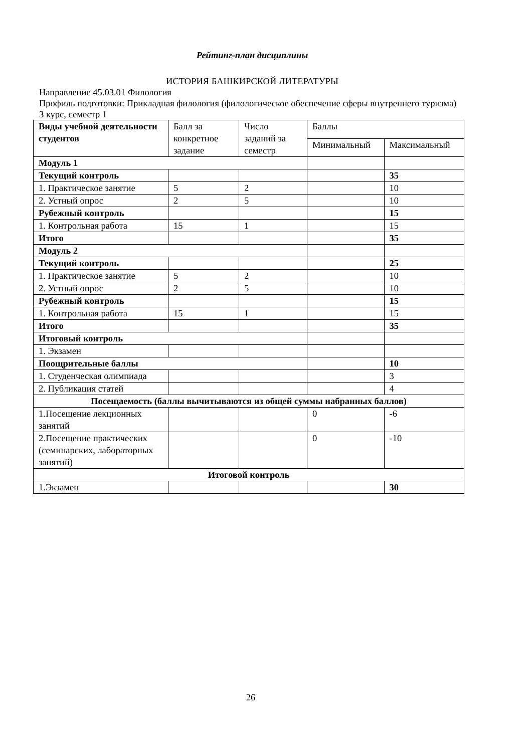Рейтинг-план дисциплины
ИСТОРИЯ БАШКИРСКОЙ ЛИТЕРАТУРЫ
Направление 45.03.01 Филология
Профиль подготовки: Прикладная филология (филологическое обеспечение сферы внутреннего туризма)
3 курс, семестр 1
| Виды учебной деятельности студентов | Балл за конкретное задание | Число заданий за семестр | Баллы | |
| | | | Минимальный | Максимальный |
| Модуль 1 | | | | |
| Текущий контроль | | | | 35 |
| 1. Практическое занятие | 5 | 2 | | 10 |
| 2. Устный опрос | 2 | 5 | | 10 |
| Рубежный контроль | | | | 15 |
| 1. Контрольная работа | 15 | 1 | | 15 |
| Итого | | | | 35 |
| Модуль 2 | | | | |
| Текущий контроль | | | | 25 |
| 1. Практическое занятие | 5 | 2 | | 10 |
| 2. Устный опрос | 2 | 5 | | 10 |
| Рубежный контроль | | | | 15 |
| 1. Контрольная работа | 15 | 1 | | 15 |
| Итого | | | | 35 |
| Итоговый контроль | | | | |
| 1. Экзамен | | | | |
| Поощрительные баллы | | | | 10 |
| 1. Студенческая олимпиада | | | | 3 |
| 2. Публикация статей | | | | 4 |
| Посещаемость (баллы вычитываются из общей суммы набранных баллов) | | | | |
| 1.Посещение лекционных занятий | | | 0 | -6 |
| 2.Посещение практических (семинарских, лабораторных занятий) | | | 0 | -10 |
| Итоговой контроль | | | | |
| 1.Экзамен | | | | 30 |
26